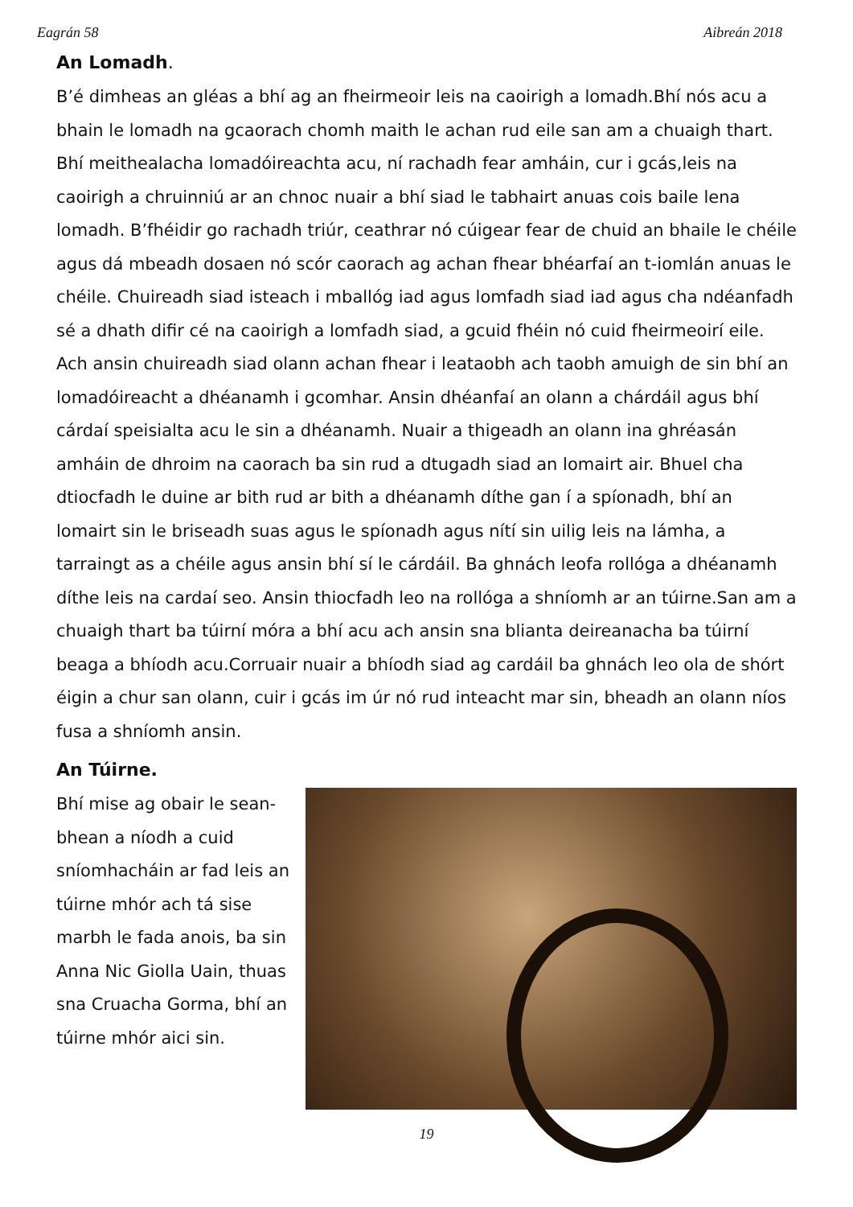Eagrán 58 Aibreán 2018
An Lomadh.
B’é dimheas an gléas a bhí ag an fheirmeoir leis na caoirigh a lomadh.Bhí nós acu a bhain le lomadh na gcaorach chomh maith le achan rud eile san am a chuaigh thart. Bhí meithealacha lomadóireachta acu, ní rachadh fear amháin, cur i gcás,leis na caoirigh a chruinniú ar an chnoc nuair a bhí siad le tabhairt anuas cois baile lena lomadh. B’fhéidir go rachadh triúr, ceathrar nó cúigear fear de chuid an bhaile le chéile agus dá mbeadh dosaen nó scór caorach ag achan fhear bhéarfaí an t-iomlán anuas le chéile. Chuireadh siad isteach i mballóg iad agus lomfadh siad iad agus cha ndéanfadh sé a dhath difir cé na caoirigh a lomfadh siad, a gcuid fhéin nó cuid fheirmeoirí eile. Ach ansin chuireadh siad olann achan fhear i leataobh ach taobh amuigh de sin bhí an lomadóireacht a dhéanamh i gcomhar. Ansin dhéanfaí an olann a chárdáil agus bhí cárdaí speisialta acu le sin a dhéanamh. Nuair a thigeadh an olann ina ghréasán amháin de dhroim na caorach ba sin rud a dtugadh siad an lomairt air. Bhuel cha dtiocfadh le duine ar bith rud ar bith a dhéanamh díthe gan í a spíonadh, bhí an lomairt sin le briseadh suas agus le spíonadh agus nítí sin uilig leis na lámha, a tarraingt as a chéile agus ansin bhí sí le cárdáil. Ba ghnách leofa rollóga a dhéanamh díthe leis na cardaí seo. Ansin thiocfadh leo na rollóga a shníomh ar an túirne.San am a chuaigh thart ba túirní móra a bhí acu ach ansin sna blianta deireanacha ba túirní beaga a bhíodh acu.Corruair nuair a bhíodh siad ag cardáil ba ghnách leo ola de shórt éigin a chur san olann, cuir i gcás im úr nó rud inteacht mar sin, bheadh an olann níos fusa a shníomh ansin.
An Túirne.
Bhí mise ag obair le sean-bhean a níodh a cuid sníomhacháin ar fad leis an túirne mhór ach tá sise marbh le fada anois, ba sin Anna Nic Giolla Uain, thuas sna Cruacha Gorma, bhí an túirne mhór aici sin.
19